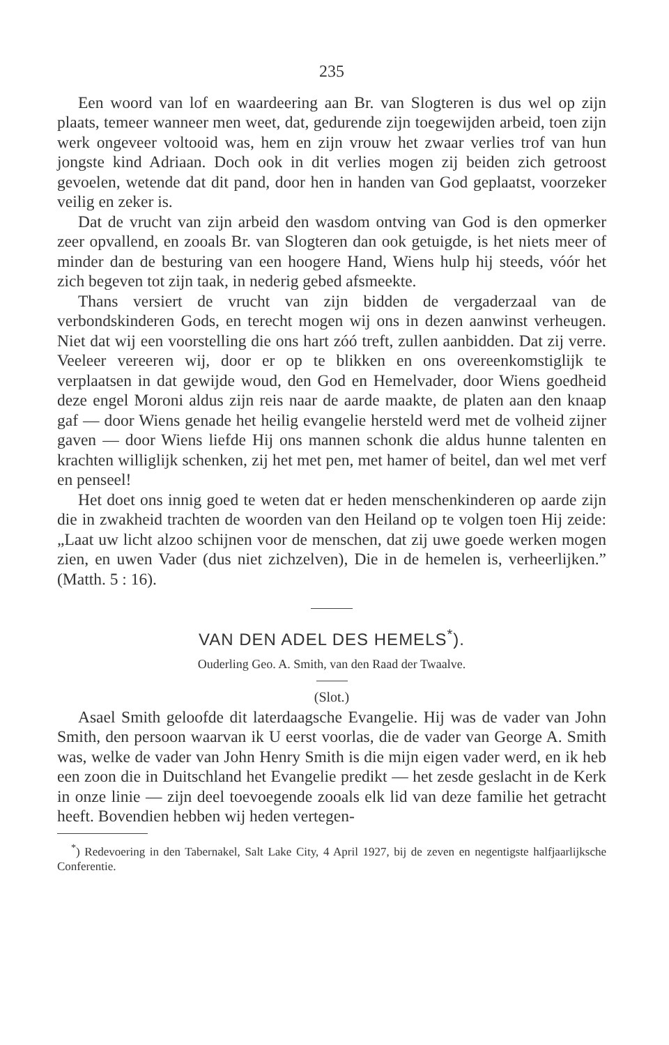235
Een woord van lof en waardeering aan Br. van Slogteren is dus wel op zijn plaats, temeer wanneer men weet, dat, gedurende zijn toegewijden arbeid, toen zijn werk ongeveer voltooid was, hem en zijn vrouw het zwaar verlies trof van hun jongste kind Adriaan. Doch ook in dit verlies mogen zij beiden zich getroost gevoelen, wetende dat dit pand, door hen in handen van God geplaatst, voorzeker veilig en zeker is.
Dat de vrucht van zijn arbeid den wasdom ontving van God is den opmerker zeer opvallend, en zooals Br. van Slogteren dan ook getuigde, is het niets meer of minder dan de besturing van een hoogere Hand, Wiens hulp hij steeds, vóór het zich begeven tot zijn taak, in nederig gebed afsmeekte.
Thans versiert de vrucht van zijn bidden de vergaderzaal van de verbondskinderen Gods, en terecht mogen wij ons in dezen aanwinst verheugen. Niet dat wij een voorstelling die ons hart zóó treft, zullen aanbidden. Dat zij verre. Veeleer vereeren wij, door er op te blikken en ons overeenkomstiglijk te verplaatsen in dat gewijde woud, den God en Hemelvader, door Wiens goedheid deze engel Moroni aldus zijn reis naar de aarde maakte, de platen aan den knaap gaf — door Wiens genade het heilig evangelie hersteld werd met de volheid zijner gaven — door Wiens liefde Hij ons mannen schonk die aldus hunne talenten en krachten williglijk schenken, zij het met pen, met hamer of beitel, dan wel met verf en penseel!
Het doet ons innig goed te weten dat er heden menschenkinderen op aarde zijn die in zwakheid trachten de woorden van den Heiland op te volgen toen Hij zeide: „Laat uw licht alzoo schijnen voor de menschen, dat zij uwe goede werken mogen zien, en uwen Vader (dus niet zichzelven), Die in de hemelen is, verheerlijken.” (Matth. 5 : 16).
VAN DEN ADEL DES HEMELS<sup>*</sup>).
Ouderling Geo. A. Smith, van den Raad der Twaalve.
(Slot.)
Asael Smith geloofde dit laterdaagsche Evangelie. Hij was de vader van John Smith, den persoon waarvan ik U eerst voorlas, die de vader van George A. Smith was, welke de vader van John Henry Smith is die mijn eigen vader werd, en ik heb een zoon die in Duitschland het Evangelie predikt — het zesde geslacht in de Kerk in onze linie — zijn deel toevoegende zooals elk lid van deze familie het getracht heeft. Bovendien hebben wij heden vertegen-
<sup>*</sup>) Redevoering in den Tabernakel, Salt Lake City, 4 April 1927, bij de zeven en negentigste halfjaarlijksche Conferentie.